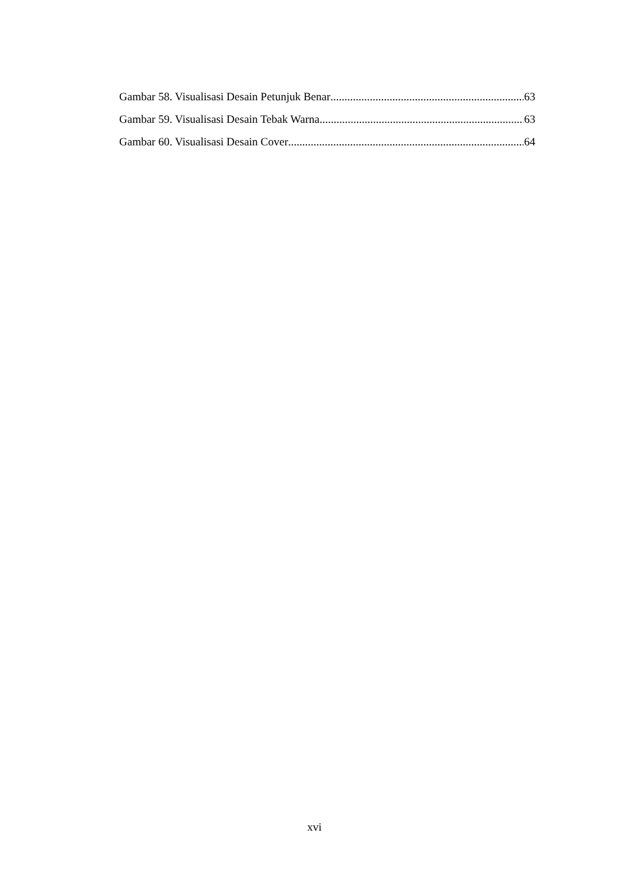Gambar 58. Visualisasi Desain Petunjuk Benar 63
Gambar 59. Visualisasi Desain Tebak Warna 63
Gambar 60. Visualisasi Desain Cover 64
xvi